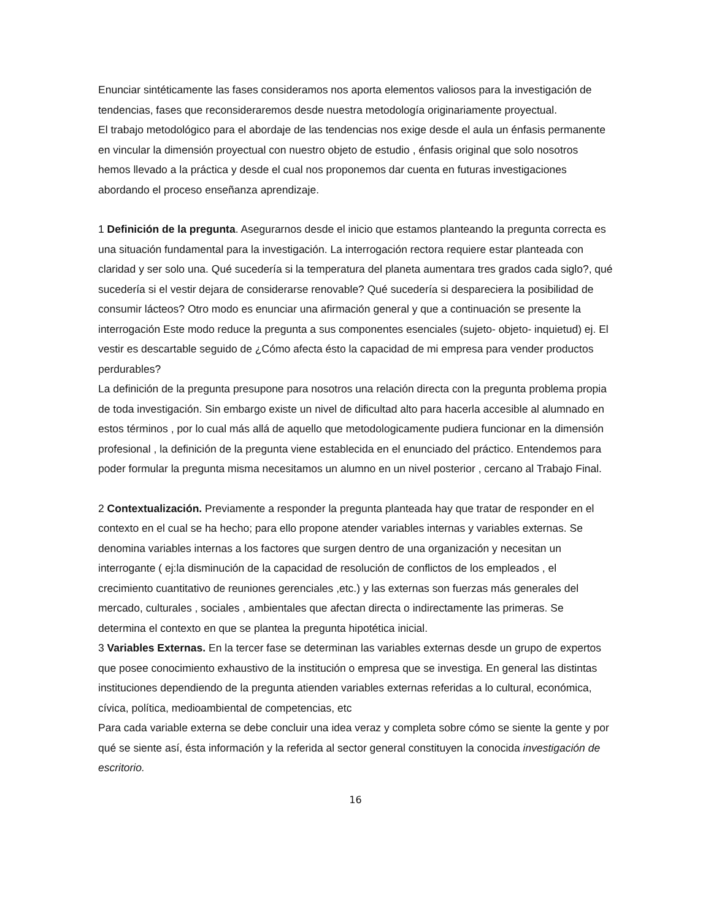Enunciar sintéticamente las fases consideramos nos aporta elementos valiosos para la investigación de tendencias, fases que reconsideraremos desde nuestra metodología originariamente proyectual.
El trabajo metodológico para el abordaje de las tendencias nos exige desde el aula un énfasis permanente en vincular la dimensión proyectual con nuestro objeto de estudio , énfasis original que solo nosotros hemos llevado a la práctica y desde el cual nos proponemos dar cuenta en futuras investigaciones abordando el proceso enseñanza aprendizaje.
1 Definición de la pregunta. Asegurarnos desde el inicio que estamos planteando la pregunta correcta es una situación fundamental para la investigación. La interrogación rectora requiere estar planteada con claridad y ser solo una. Qué sucedería si la temperatura del planeta aumentara tres grados cada siglo?, qué sucedería si el vestir dejara de considerarse renovable? Qué sucedería si despareciera la posibilidad de consumir lácteos? Otro modo es enunciar una afirmación general y que a continuación se presente la interrogación Este modo reduce la pregunta a sus componentes esenciales (sujeto- objeto- inquietud) ej. El vestir es descartable seguido de ¿Cómo afecta ésto la capacidad de mi empresa para vender productos perdurables?
La definición de la pregunta presupone para nosotros una relación directa con la pregunta problema propia de toda investigación. Sin embargo existe un nivel de dificultad alto para hacerla accesible al alumnado en estos términos , por lo cual más allá de aquello que metodologicamente pudiera funcionar en la dimensión profesional , la definición de la pregunta viene establecida en el enunciado del práctico. Entendemos para poder formular la pregunta misma necesitamos un alumno en un nivel posterior , cercano al Trabajo Final.
2 Contextualización. Previamente a responder la pregunta planteada hay que tratar de responder en el contexto en el cual se ha hecho; para ello propone atender variables internas y variables externas. Se denomina variables internas a los factores que surgen dentro de una organización y necesitan un interrogante ( ej:la disminución de la capacidad de resolución de conflictos de los empleados , el crecimiento cuantitativo de reuniones gerenciales ,etc.) y las externas son fuerzas más generales del mercado, culturales , sociales , ambientales que afectan directa o indirectamente las primeras. Se determina el contexto en que se plantea la pregunta hipotética inicial.
3 Variables Externas. En la tercer fase se determinan las variables externas desde un grupo de expertos que posee conocimiento exhaustivo de la institución o empresa que se investiga. En general las distintas instituciones dependiendo de la pregunta atienden variables externas referidas a lo cultural, económica, cívica, política, medioambiental de competencias, etc
Para cada variable externa se debe concluir una idea veraz y completa sobre cómo se siente la gente y por qué se siente así, ésta información y la referida al sector general constituyen la conocida investigación de escritorio.
16